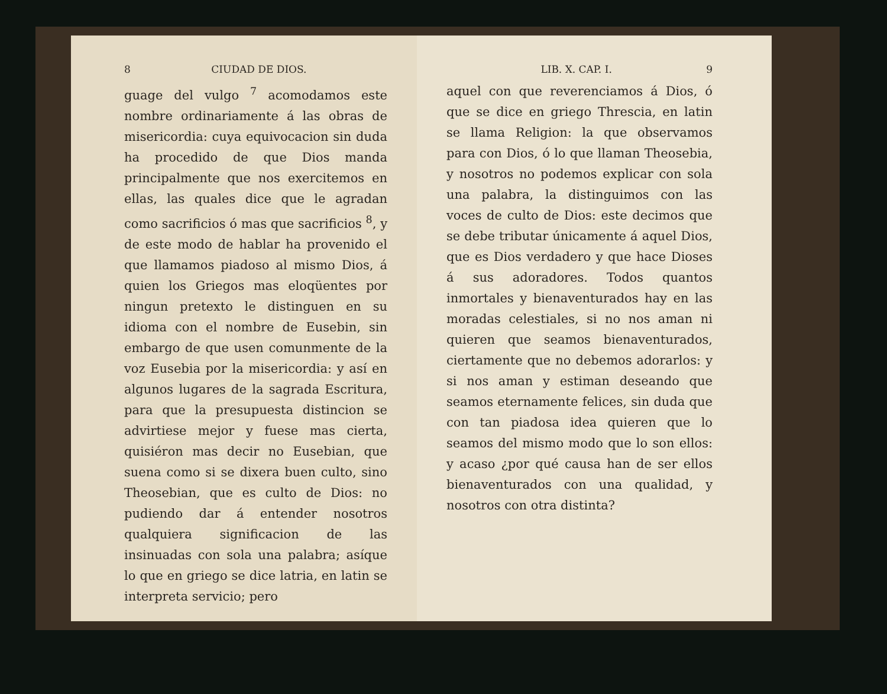8 CIUDAD DE DIOS.
guage del vulgo <sup>7</sup> acomodamos este nombre ordinariamente á las obras de misericordia: cuya equivocacion sin duda ha procedido de que Dios manda principalmente que nos exercitemos en ellas, las quales dice que le agradan como sacrificios ó mas que sacrificios <sup>8</sup>, y de este modo de hablar ha provenido el que llamamos piadoso al mismo Dios, á quien los Griegos mas eloqüentes por ningun pretexto le distinguen en su idioma con el nombre de Eusebin, sin embargo de que usen comunmente de la voz Eusebia por la misericordia: y así en algunos lugares de la sagrada Escritura, para que la presupuesta distincion se advirtiese mejor y fuese mas cierta, quisiéron mas decir no Eusebian, que suena como si se dixera buen culto, sino Theosebian, que es culto de Dios: no pudiendo dar á entender nosotros qualquiera significacion de las insinuadas con sola una palabra; asíque lo que en griego se dice latria, en latin se interpreta servicio; pero
LIB. X. CAP. I. 9
aquel con que reverenciamos á Dios, ó que se dice en griego Threscia, en latin se llama Religion: la que observamos para con Dios, ó lo que llaman Theosebia, y nosotros no podemos explicar con sola una palabra, la distinguimos con las voces de culto de Dios: este decimos que se debe tributar únicamente á aquel Dios, que es Dios verdadero y que hace Dioses á sus adoradores. Todos quantos inmortales y bienaventurados hay en las moradas celestiales, si no nos aman ni quieren que seamos bienaventurados, ciertamente que no debemos adorarlos: y si nos aman y estiman deseando que seamos eternamente felices, sin duda que con tan piadosa idea quieren que lo seamos del mismo modo que lo son ellos: y acaso ¿por qué causa han de ser ellos bienaventurados con una qualidad, y nosotros con otra distinta?